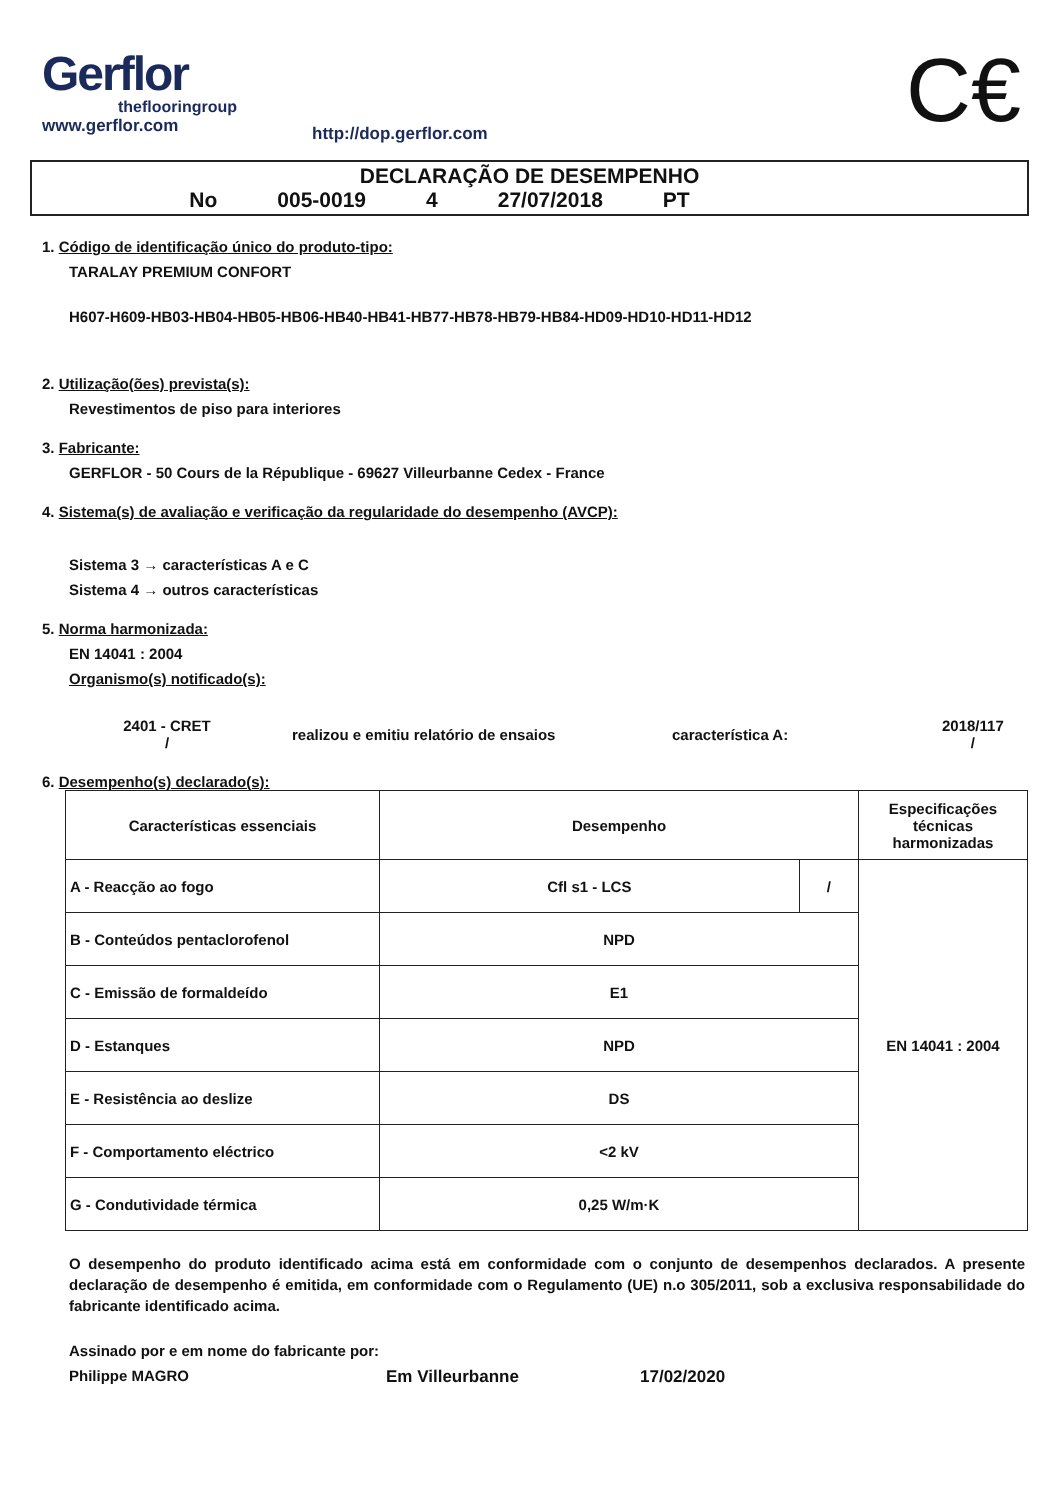Gerflor
theflooringroup
www.gerflor.com
http://dop.gerflor.com
C€
DECLARAÇÃO DE DESEMPENHO
No 005-0019 4 27/07/2018 PT
1. Código de identificação único do produto-tipo:
TARALAY PREMIUM CONFORT
H607-H609-HB03-HB04-HB05-HB06-HB40-HB41-HB77-HB78-HB79-HB84-HD09-HD10-HD11-HD12
2. Utilização(ões) prevista(s):
Revestimentos de piso para interiores
3. Fabricante:
GERFLOR - 50 Cours de la République - 69627 Villeurbanne Cedex - France
4. Sistema(s) de avaliação e verificação da regularidade do desempenho (AVCP):
Sistema 3 → características A e C
Sistema 4 → outros características
5. Norma harmonizada:
EN 14041 : 2004
Organismo(s) notificado(s):
2401 - CRET
/
realizou e emitiu relatório de ensaios característica A:
2018/117
/
6. Desempenho(s) declarado(s):
| Características essenciais | Desempenho | | Especificações técnicas harmonizadas |
| A - Reacção ao fogo | Cfl s1 - LCS | / | EN 14041 : 2004 |
| B - Conteúdos pentaclorofenol | NPD | | |
| C - Emissão de formaldeído | E1 | | |
| D - Estanques | NPD | | |
| E - Resistência ao deslize | DS | | |
| F - Comportamento eléctrico | <2 kV | | |
| G - Condutividade térmica | 0,25 W/m·K | | |
O desempenho do produto identificado acima está em conformidade com o conjunto de desempenhos declarados. A presente declaração de desempenho é emitida, em conformidade com o Regulamento (UE) n.o 305/2011, sob a exclusiva responsabilidade do fabricante identificado acima.
Assinado por e em nome do fabricante por:
Philippe MAGRO Em Villeurbanne 17/02/2020